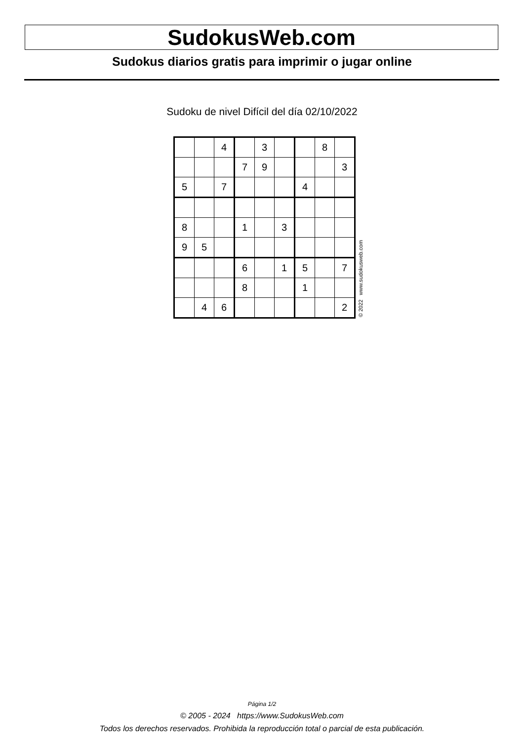SudokusWeb.com
Sudokus diarios gratis para imprimir o jugar online
Sudoku de nivel Difícil del día 02/10/2022
| | | 4 | | 3 | | | 8 | |
| | | | 7 | 9 | | | | 3 |
| 5 | | 7 | | | | 4 | | |
| 8 | | | 1 | | 3 | | | |
| 9 | 5 | | | | | | | |
| | | | 6 | | 1 | 5 | | 7 |
| | | | 8 | | | 1 | | |
| | 4 | 6 | | | | | | 2 |
© 2022 www.sudokusweb.com
Página 1/2
© 2005 - 2024 https://www.SudokusWeb.com
Todos los derechos reservados. Prohibida la reproducción total o parcial de esta publicación.